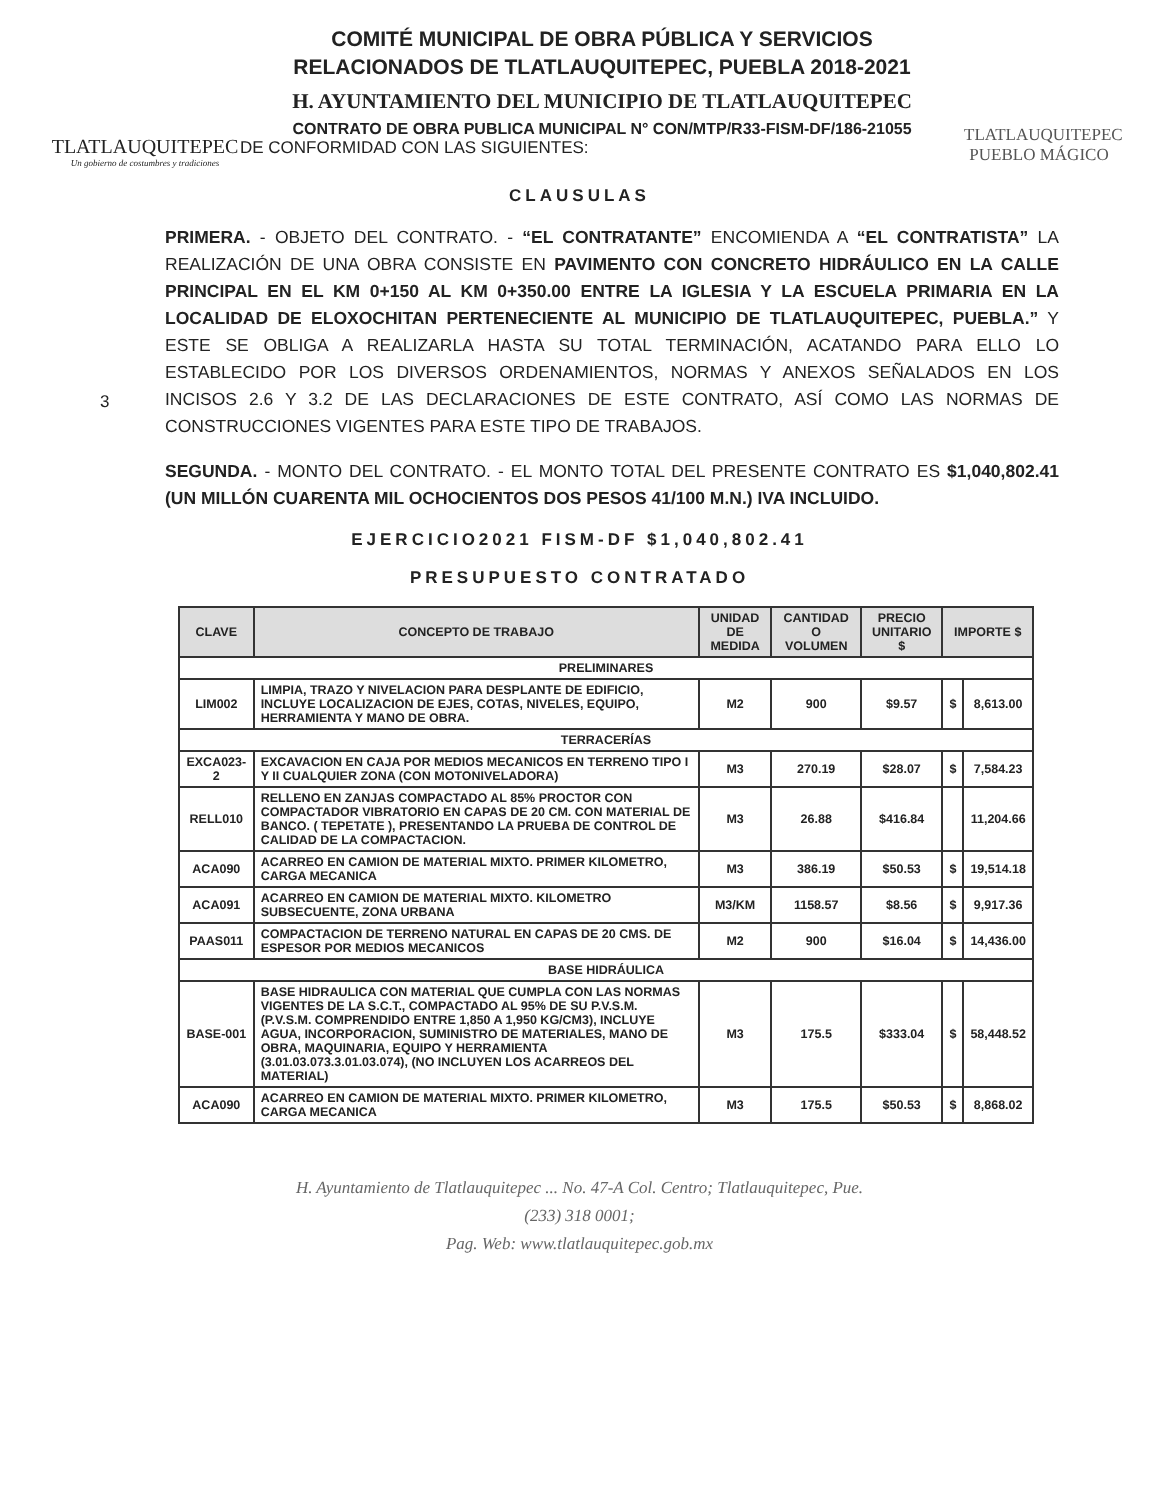TLATLAUQUITEPEC
Un gobierno de costumbres y tradiciones
COMITÉ MUNICIPAL DE OBRA PÚBLICA Y SERVICIOS
RELACIONADOS DE TLATLAUQUITEPEC, PUEBLA 2018-2021
H. AYUNTAMIENTO DEL MUNICIPIO DE TLATLAUQUITEPEC
CONTRATO DE OBRA PUBLICA MUNICIPAL N° CON/MTP/R33-FISM-DF/186-21055
DE CONFORMIDAD CON LAS SIGUIENTES:
TLATLAUQUITEPEC
PUEBLO MÁGICO
CLAUSULAS
3
PRIMERA. - OBJETO DEL CONTRATO. - “EL CONTRATANTE” ENCOMIENDA A “EL CONTRATISTA” LA REALIZACIÓN DE UNA OBRA CONSISTE EN PAVIMENTO CON CONCRETO HIDRÁULICO EN LA CALLE PRINCIPAL EN EL KM 0+150 AL KM 0+350.00 ENTRE LA IGLESIA Y LA ESCUELA PRIMARIA EN LA LOCALIDAD DE ELOXOCHITAN PERTENECIENTE AL MUNICIPIO DE TLATLAUQUITEPEC, PUEBLA.” Y ESTE SE OBLIGA A REALIZARLA HASTA SU TOTAL TERMINACIÓN, ACATANDO PARA ELLO LO ESTABLECIDO POR LOS DIVERSOS ORDENAMIENTOS, NORMAS Y ANEXOS SEÑALADOS EN LOS INCISOS 2.6 Y 3.2 DE LAS DECLARACIONES DE ESTE CONTRATO, ASÍ COMO LAS NORMAS DE CONSTRUCCIONES VIGENTES PARA ESTE TIPO DE TRABAJOS.
SEGUNDA. - MONTO DEL CONTRATO. - EL MONTO TOTAL DEL PRESENTE CONTRATO ES $1,040,802.41 (UN MILLÓN CUARENTA MIL OCHOCIENTOS DOS PESOS 41/100 M.N.) IVA INCLUIDO.
EJERCICIO2021 FISM-DF $1,040,802.41
PRESUPUESTO CONTRATADO
| CLAVE | CONCEPTO DE TRABAJO | UNIDAD DE MEDIDA | CANTIDAD O VOLUMEN | PRECIO UNITARIO $ | IMPORTE $ | |
| --- | --- | --- | --- | --- | --- | --- |
| PRELIMINARES | | | | | | |
| LIM002 | LIMPIA, TRAZO Y NIVELACION PARA DESPLANTE DE EDIFICIO, INCLUYE LOCALIZACION DE EJES, COTAS, NIVELES, EQUIPO, HERRAMIENTA Y MANO DE OBRA. | M2 | 900 | $9.57 | $ | 8,613.00 |
| TERRACERÍAS | | | | | | |
| EXCA023-2 | EXCAVACION EN CAJA POR MEDIOS MECANICOS EN TERRENO TIPO I Y II CUALQUIER ZONA (CON MOTONIVELADORA) | M3 | 270.19 | $28.07 | $ | 7,584.23 |
| RELL010 | RELLENO EN ZANJAS COMPACTADO AL 85% PROCTOR CON COMPACTADOR VIBRATORIO EN CAPAS DE 20 CM. CON MATERIAL DE BANCO. ( TEPETATE ), PRESENTANDO LA PRUEBA DE CONTROL DE CALIDAD DE LA COMPACTACION. | M3 | 26.88 | $416.84 | | 11,204.66 |
| ACA090 | ACARREO EN CAMION DE MATERIAL MIXTO. PRIMER KILOMETRO, CARGA MECANICA | M3 | 386.19 | $50.53 | $ | 19,514.18 |
| ACA091 | ACARREO EN CAMION DE MATERIAL MIXTO. KILOMETRO SUBSECUENTE, ZONA URBANA | M3/KM | 1158.57 | $8.56 | $ | 9,917.36 |
| PAAS011 | COMPACTACION DE TERRENO NATURAL EN CAPAS DE 20 CMS. DE ESPESOR POR MEDIOS MECANICOS | M2 | 900 | $16.04 | $ | 14,436.00 |
| BASE HIDRÁULICA | | | | | | |
| BASE-001 | BASE HIDRAULICA CON MATERIAL QUE CUMPLA CON LAS NORMAS VIGENTES DE LA S.C.T., COMPACTADO AL 95% DE SU P.V.S.M. (P.V.S.M. COMPRENDIDO ENTRE 1,850 A 1,950 KG/CM3), INCLUYE AGUA, INCORPORACION, SUMINISTRO DE MATERIALES, MANO DE OBRA, MAQUINARIA, EQUIPO Y HERRAMIENTA (3.01.03.073.3.01.03.074), (NO INCLUYEN LOS ACARREOS DEL MATERIAL) | M3 | 175.5 | $333.04 | $ | 58,448.52 |
| ACA090 | ACARREO EN CAMION DE MATERIAL MIXTO. PRIMER KILOMETRO, CARGA MECANICA | M3 | 175.5 | $50.53 | $ | 8,868.02 |
H. Ayuntamiento de Tlatlauquitepec ... No. 47-A Col. Centro; Tlatlauquitepec, Pue.
(233) 318 0001;
Pag. Web: www.tlatlauquitepec.gob.mx